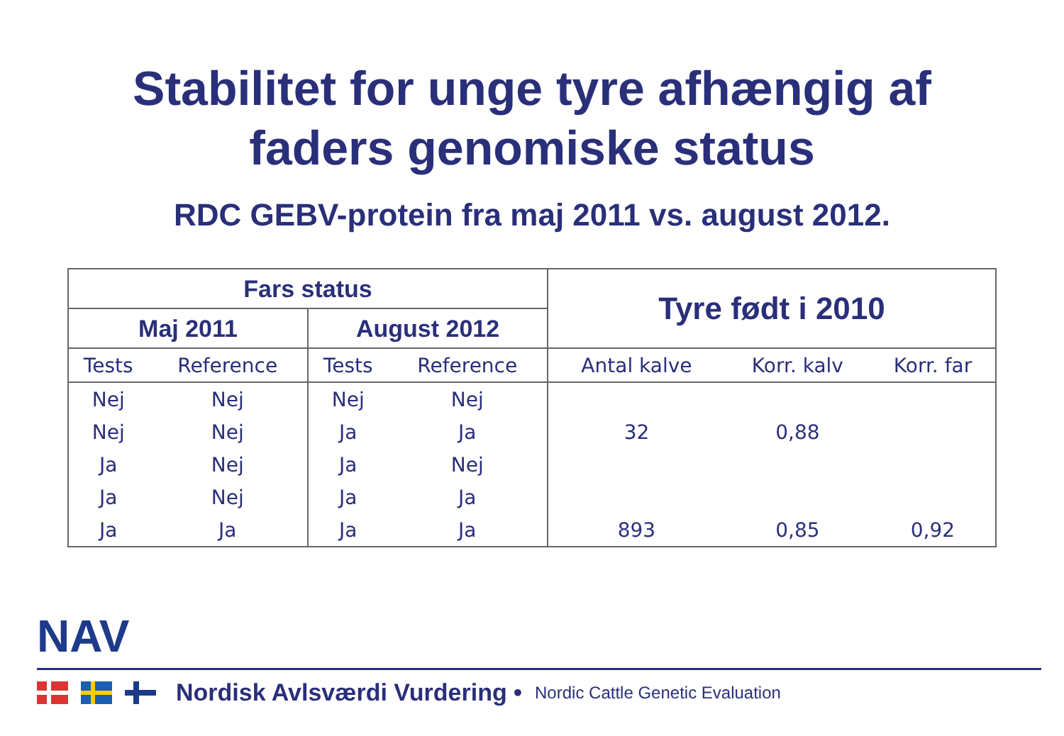Stabilitet for unge tyre afhængig af
faders genomiske status
RDC GEBV-protein fra maj 2011 vs. august 2012.
| Fars status | | | | Tyre født i 2010 | | |
| --- | --- | --- | --- | --- | --- | --- |
| Maj 2011 | | August 2012 | | | | |
| Tests | Reference | Tests | Reference | Antal kalve | Korr. kalv | Korr. far |
| Nej | Nej | Nej | Nej | | | |
| Nej | Nej | Ja | Ja | 32 | 0,88 | |
| Ja | Nej | Ja | Nej | | | |
| Ja | Nej | Ja | Ja | | | |
| Ja | Ja | Ja | Ja | 893 | 0,85 | 0,92 |
NAV
Nordisk Avlsværdi Vurdering • Nordic Cattle Genetic Evaluation